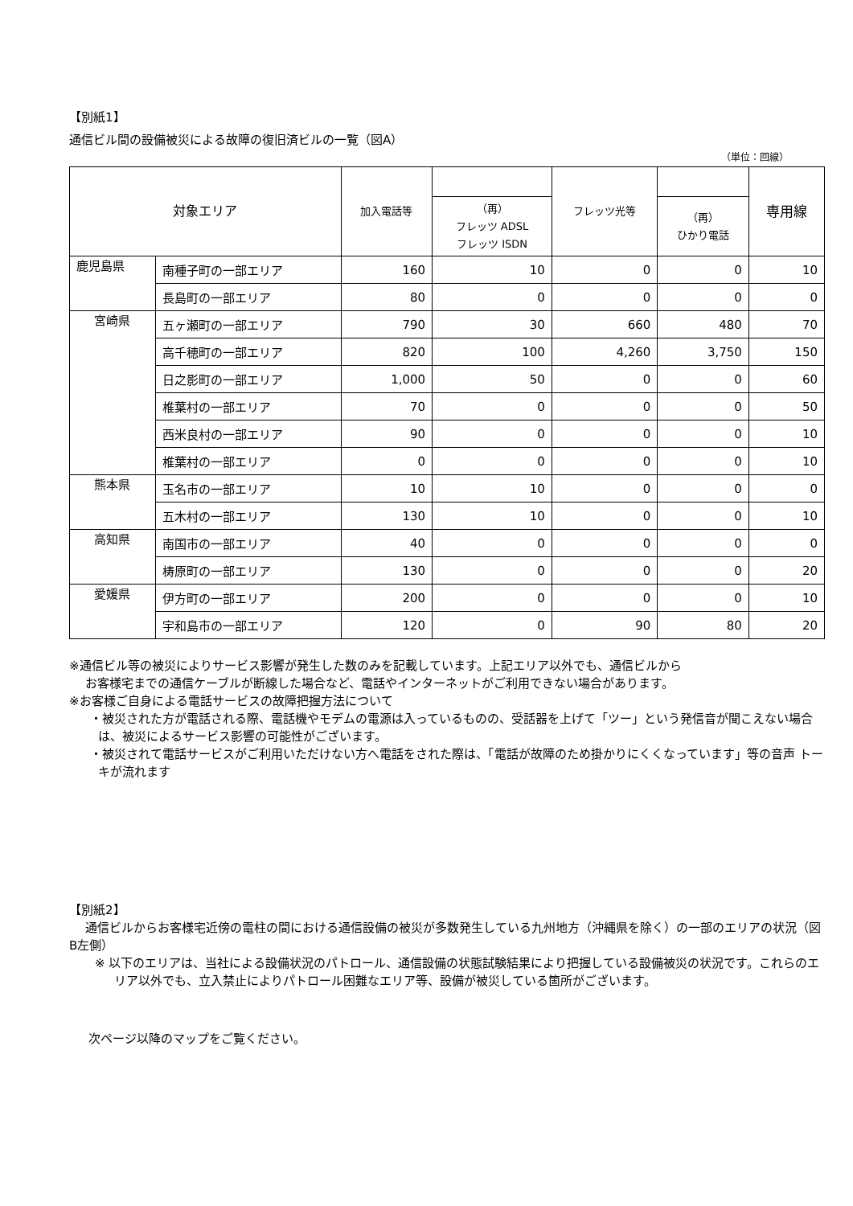【別紙1】
通信ビル間の設備被災による故障の復旧済ビルの一覧（図A）
（単位：回線）
| 対象エリア | | 加入電話等 | | フレッツ光等 | | 専用線 |
| --- | --- | --- | --- | --- | --- | --- |
| | | | （再） フレッツ ADSL フレッツ ISDN | | （再） ひかり電話 | |
| 鹿児島県 | 南種子町の一部エリア | 160 | 10 | 0 | 0 | 10 |
| | 長島町の一部エリア | 80 | 0 | 0 | 0 | 0 |
| 宮崎県 | 五ヶ瀬町の一部エリア | 790 | 30 | 660 | 480 | 70 |
| | 高千穂町の一部エリア | 820 | 100 | 4,260 | 3,750 | 150 |
| | 日之影町の一部エリア | 1,000 | 50 | 0 | 0 | 60 |
| | 椎葉村の一部エリア | 70 | 0 | 0 | 0 | 50 |
| | 西米良村の一部エリア | 90 | 0 | 0 | 0 | 10 |
| | 椎葉村の一部エリア | 0 | 0 | 0 | 0 | 10 |
| 熊本県 | 玉名市の一部エリア | 10 | 10 | 0 | 0 | 0 |
| | 五木村の一部エリア | 130 | 10 | 0 | 0 | 10 |
| 高知県 | 南国市の一部エリア | 40 | 0 | 0 | 0 | 0 |
| | 梼原町の一部エリア | 130 | 0 | 0 | 0 | 20 |
| 愛媛県 | 伊方町の一部エリア | 200 | 0 | 0 | 0 | 10 |
| | 宇和島市の一部エリア | 120 | 0 | 90 | 80 | 20 |
※通信ビル等の被災によりサービス影響が発生した数のみを記載しています。上記エリア以外でも、通信ビルから
お客様宅までの通信ケーブルが断線した場合など、電話やインターネットがご利用できない場合があります。
※お客様ご自身による電話サービスの故障把握方法について
・被災された方が電話される際、電話機やモデムの電源は入っているものの、受話器を上げて「ツー」という発信音が聞こえない場合は、被災によるサービス影響の可能性がございます。
・被災されて電話サービスがご利用いただけない方へ電話をされた際は、「電話が故障のため掛かりにくくなっています」等の音声 トーキが流れます
【別紙2】
通信ビルからお客様宅近傍の電柱の間における通信設備の被災が多数発生している九州地方（沖縄県を除く）の一部のエリアの状況（図B左側）
※ 以下のエリアは、当社による設備状況のパトロール、通信設備の状態試験結果により把握している設備被災の状況です。これらのエリア以外でも、立入禁止によりパトロール困難なエリア等、設備が被災している箇所がございます。
次ページ以降のマップをご覧ください。